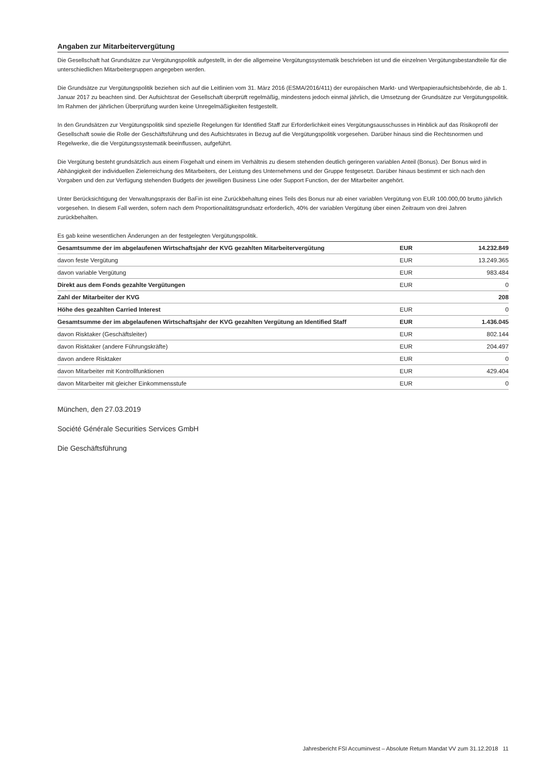Angaben zur Mitarbeitervergütung
Die Gesellschaft hat Grundsätze zur Vergütungspolitik aufgestellt, in der die allgemeine Vergütungssystematik beschrieben ist und die einzelnen Vergütungsbestandteile für die unterschiedlichen Mitarbeitergruppen angegeben werden.
Die Grundsätze zur Vergütungspolitik beziehen sich auf die Leitlinien vom 31. März 2016 (ESMA/2016/411) der europäischen Markt- und Wertpapieraufsichtsbehörde, die ab 1. Januar 2017 zu beachten sind. Der Aufsichtsrat der Gesellschaft überprüft regelmäßig, mindestens jedoch einmal jährlich, die Umsetzung der Grundsätze zur Vergütungspolitik. Im Rahmen der jährlichen Überprüfung wurden keine Unregelmäßigkeiten festgestellt.
In den Grundsätzen zur Vergütungspolitik sind spezielle Regelungen für Identified Staff zur Erforderlichkeit eines Vergütungsausschusses in Hinblick auf das Risikoprofil der Gesellschaft sowie die Rolle der Geschäftsführung und des Aufsichtsrates in Bezug auf die Vergütungspolitik vorgesehen. Darüber hinaus sind die Rechtsnormen und Regelwerke, die die Vergütungssystematik beeinflussen, aufgeführt.
Die Vergütung besteht grundsätzlich aus einem Fixgehalt und einem im Verhältnis zu diesem stehenden deutlich geringeren variablen Anteil (Bonus). Der Bonus wird in Abhängigkeit der individuellen Zielerreichung des Mitarbeiters, der Leistung des Unternehmens und der Gruppe festgesetzt. Darüber hinaus bestimmt er sich nach den Vorgaben und den zur Verfügung stehenden Budgets der jeweiligen Business Line oder Support Function, der der Mitarbeiter angehört.
Unter Berücksichtigung der Verwaltungspraxis der BaFin ist eine Zurückbehaltung eines Teils des Bonus nur ab einer variablen Vergütung von EUR 100.000,00 brutto jährlich vorgesehen. In diesem Fall werden, sofern nach dem Proportionalitätsgrundsatz erforderlich, 40% der variablen Vergütung über einen Zeitraum von drei Jahren zurückbehalten.
Es gab keine wesentlichen Änderungen an der festgelegten Vergütungspolitik.
| Gesamtsumme der im abgelaufenen Wirtschaftsjahr der KVG gezahlten Mitarbeitervergütung | EUR | 14.232.849 |
| davon feste Vergütung | EUR | 13.249.365 |
| davon variable Vergütung | EUR | 983.484 |
| Direkt aus dem Fonds gezahlte Vergütungen | EUR | 0 |
| Zahl der Mitarbeiter der KVG | | 208 |
| Höhe des gezahlten Carried Interest | EUR | 0 |
| Gesamtsumme der im abgelaufenen Wirtschaftsjahr der KVG gezahlten Vergütung an Identified Staff | EUR | 1.436.045 |
| davon Risktaker (Geschäftsleiter) | EUR | 802.144 |
| davon Risktaker (andere Führungskräfte) | EUR | 204.497 |
| davon andere Risktaker | EUR | 0 |
| davon Mitarbeiter mit Kontrollfunktionen | EUR | 429.404 |
| davon Mitarbeiter mit gleicher Einkommensstufe | EUR | 0 |
München, den 27.03.2019
Société Générale Securities Services GmbH
Die Geschäftsführung
Jahresbericht FSI Accuminvest – Absolute Return Mandat VV zum 31.12.2018 11